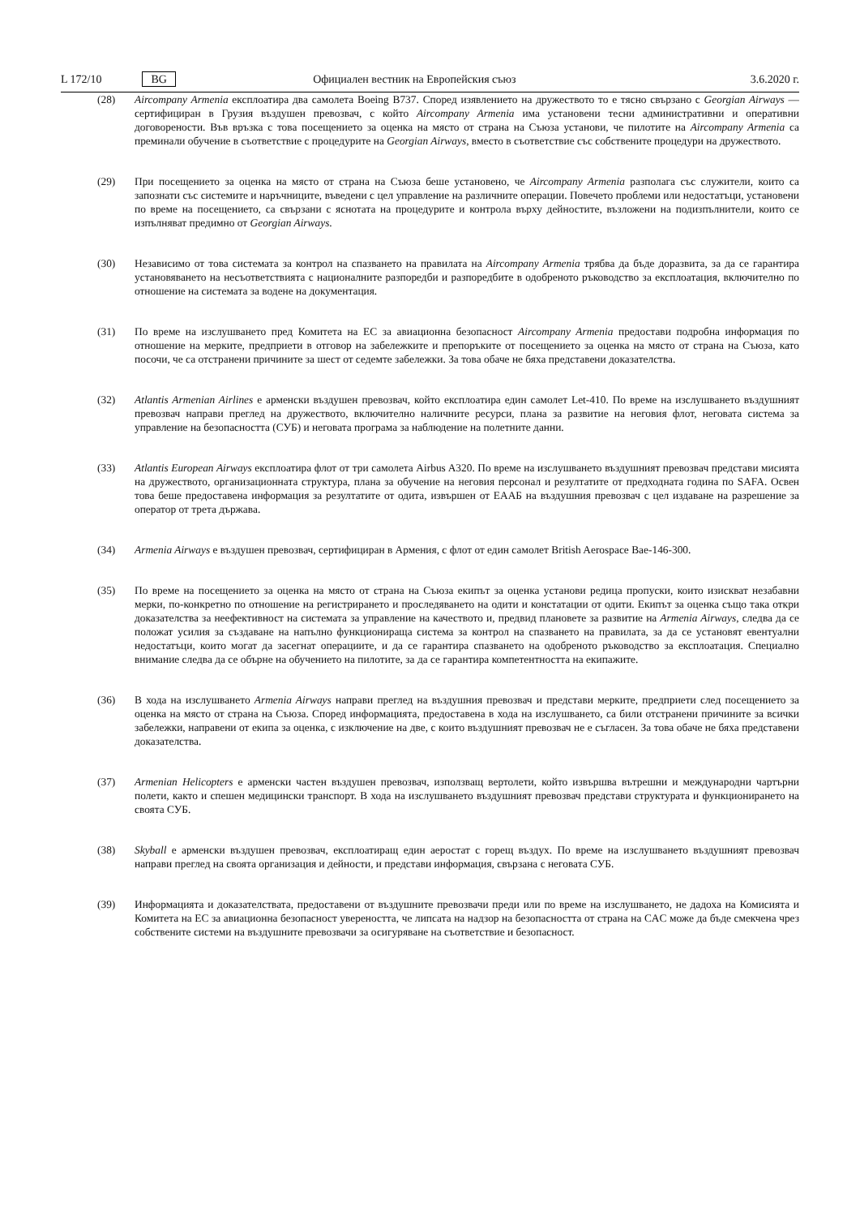L 172/10 BG Официален вестник на Европейския съюз 3.6.2020 г.
(28) Aircompany Armenia експлоатира два самолета Boeing B737. Според изявлението на дружеството то е тясно свързано с Georgian Airways — сертифициран в Грузия въздушен превозвач, с който Aircompany Armenia има установени тесни административни и оперативни договорености. Във връзка с това посещението за оценка на място от страна на Съюза установи, че пилотите на Aircompany Armenia са преминали обучение в съответствие с процедурите на Georgian Airways, вместо в съответствие със собствените процедури на дружеството.
(29) При посещението за оценка на място от страна на Съюза беше установено, че Aircompany Armenia разполага със служители, които са запознати със системите и наръчниците, въведени с цел управление на различните операции. Повечето проблеми или недостатъци, установени по време на посещението, са свързани с яснотата на процедурите и контрола върху дейностите, възложени на подизпълнители, които се изпълняват предимно от Georgian Airways.
(30) Независимо от това системата за контрол на спазването на правилата на Aircompany Armenia трябва да бъде доразвита, за да се гарантира установяването на несъответствията с националните разпоредби и разпоредбите в одобреното ръководство за експлоатация, включително по отношение на системата за водене на документация.
(31) По време на изслушването пред Комитета на ЕС за авиационна безопасност Aircompany Armenia предостави подробна информация по отношение на мерките, предприети в отговор на забележките и препоръките от посещението за оценка на място от страна на Съюза, като посочи, че са отстранени причините за шест от седемте забележки. За това обаче не бяха представени доказателства.
(32) Atlantis Armenian Airlines е арменски въздушен превозвач, който експлоатира един самолет Let-410. По време на изслушването въздушният превозвач направи преглед на дружеството, включително наличните ресурси, плана за развитие на неговия флот, неговата система за управление на безопасността (СУБ) и неговата програма за наблюдение на полетните данни.
(33) Atlantis European Airways експлоатира флот от три самолета Airbus A320. По време на изслушването въздушният превозвач представи мисията на дружеството, организационната структура, плана за обучение на неговия персонал и резултатите от предходната година по SAFA. Освен това беше предоставена информация за резултатите от одита, извършен от ЕААБ на въздушния превозвач с цел издаване на разрешение за оператор от трета държава.
(34) Armenia Airways е въздушен превозвач, сертифициран в Армения, с флот от един самолет British Aerospace Bae-146-300.
(35) По време на посещението за оценка на място от страна на Съюза екипът за оценка установи редица пропуски, които изискват незабавни мерки, по-конкретно по отношение на регистрирането и проследяването на одити и констатации от одити. Екипът за оценка също така откри доказателства за неефективност на системата за управление на качеството и, предвид плановете за развитие на Armenia Airways, следва да се положат усилия за създаване на напълно функционираща система за контрол на спазването на правилата, за да се установят евентуални недостатъци, които могат да засегнат операциите, и да се гарантира спазването на одобреното ръководство за експлоатация. Специално внимание следва да се обърне на обучението на пилотите, за да се гарантира компетентността на екипажите.
(36) В хода на изслушването Armenia Airways направи преглед на въздушния превозвач и представи мерките, предприети след посещението за оценка на място от страна на Съюза. Според информацията, предоставена в хода на изслушването, са били отстранени причините за всички забележки, направени от екипа за оценка, с изключение на две, с които въздушният превозвач не е съгласен. За това обаче не бяха представени доказателства.
(37) Armenian Helicopters е арменски частен въздушен превозвач, използващ вертолети, който извършва вътрешни и международни чартърни полети, както и спешен медицински транспорт. В хода на изслушването въздушният превозвач представи структурата и функционирането на своята СУБ.
(38) Skyball е арменски въздушен превозвач, експлоатиращ един аеростат с горещ въздух. По време на изслушването въздушният превозвач направи преглед на своята организация и дейности, и представи информация, свързана с неговата СУБ.
(39) Информацията и доказателствата, предоставени от въздушните превозвачи преди или по време на изслушването, не дадоха на Комисията и Комитета на ЕС за авиационна безопасност увереността, че липсата на надзор на безопасността от страна на CAC може да бъде смекчена чрез собствените системи на въздушните превозвачи за осигуряване на съответствие и безопасност.